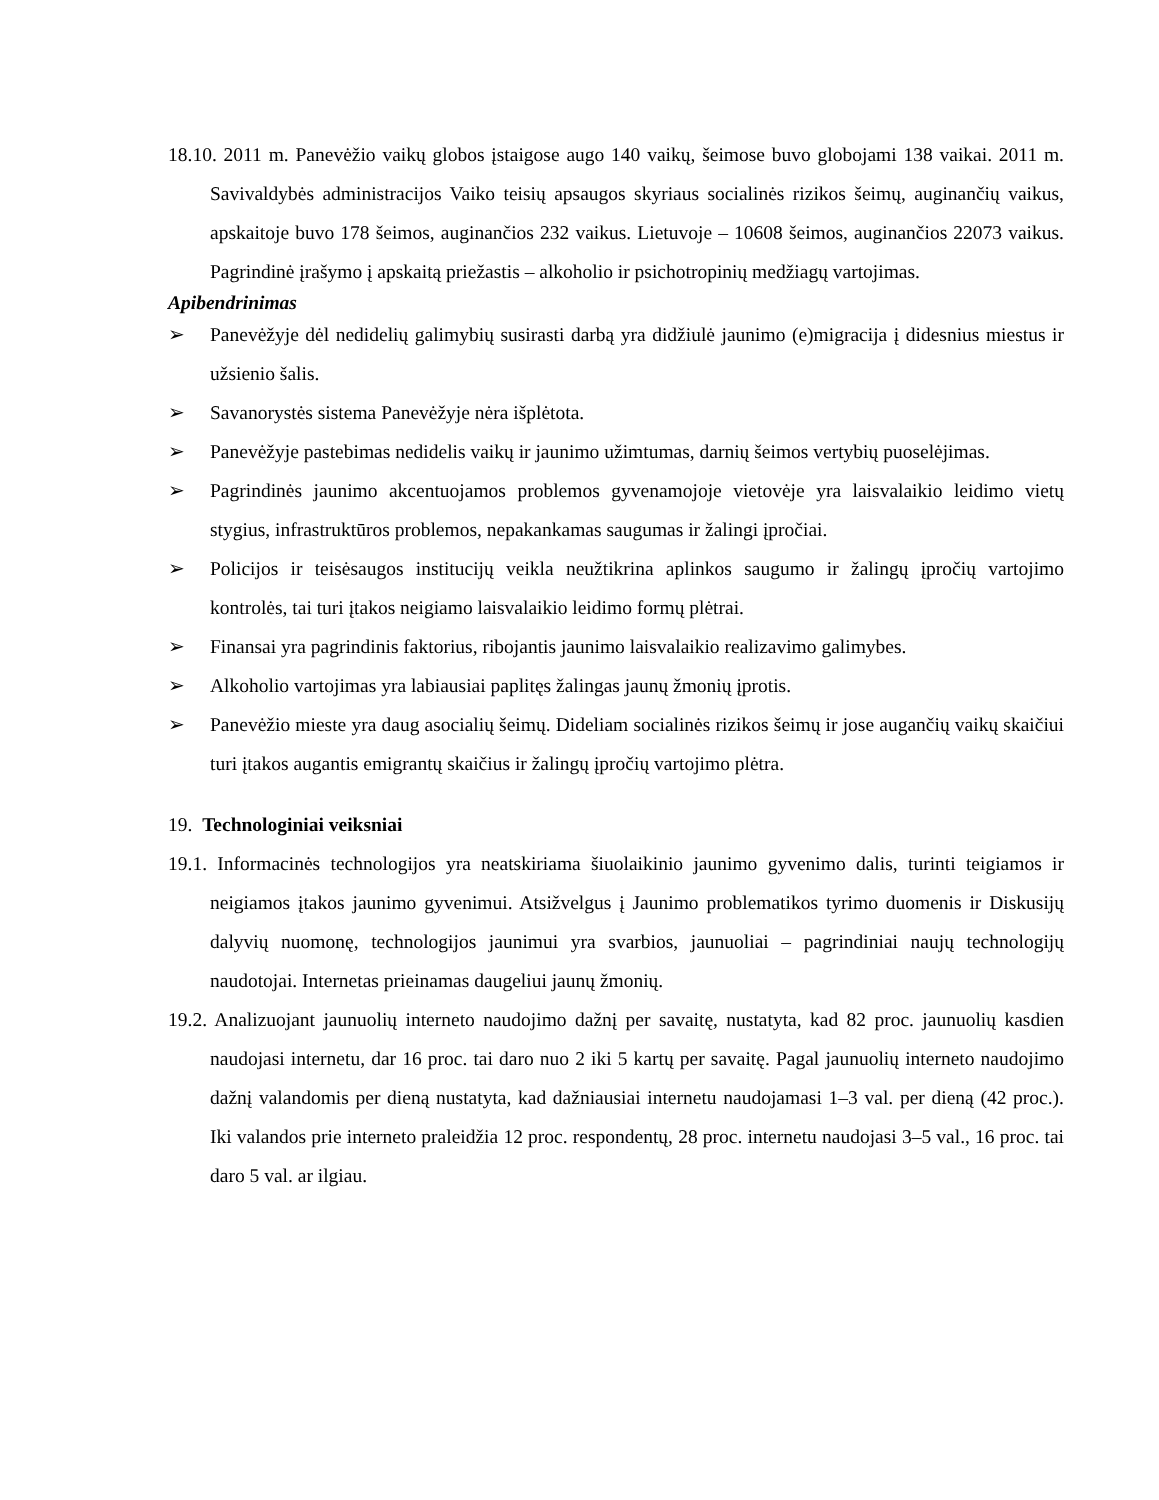18.10. 2011 m. Panevėžio vaikų globos įstaigose augo 140 vaikų, šeimose buvo globojami 138 vaikai. 2011 m. Savivaldybės administracijos Vaiko teisių apsaugos skyriaus socialinės rizikos šeimų, auginančių vaikus, apskaitoje buvo 178 šeimos, auginančios 232 vaikus. Lietuvoje – 10608 šeimos, auginančios 22073 vaikus. Pagrindinė įrašymo į apskaitą priežastis – alkoholio ir psichotropinių medžiagų vartojimas.
Apibendrinimas
➢
Panevėžyje dėl nedidelių galimybių susirasti darbą yra didžiulė jaunimo (e)migracija į didesnius miestus ir užsienio šalis.
➢
Savanorystės sistema Panevėžyje nėra išplėtota.
➢
Panevėžyje pastebimas nedidelis vaikų ir jaunimo užimtumas, darnių šeimos vertybių puoselėjimas.
➢
Pagrindinės jaunimo akcentuojamos problemos gyvenamojoje vietovėje yra laisvalaikio leidimo vietų stygius, infrastruktūros problemos, nepakankamas saugumas ir žalingi įpročiai.
➢
Policijos ir teisėsaugos institucijų veikla neužtikrina aplinkos saugumo ir žalingų įpročių vartojimo kontrolės, tai turi įtakos neigiamo laisvalaikio leidimo formų plėtrai.
➢
Finansai yra pagrindinis faktorius, ribojantis jaunimo laisvalaikio realizavimo galimybes.
➢
Alkoholio vartojimas yra labiausiai paplitęs žalingas jaunų žmonių įprotis.
➢
Panevėžio mieste yra daug asocialių šeimų. Dideliam socialinės rizikos šeimų ir jose augančių vaikų skaičiui turi įtakos augantis emigrantų skaičius ir žalingų įpročių vartojimo plėtra.
19. Technologiniai veiksniai
19.1. Informacinės technologijos yra neatskiriama šiuolaikinio jaunimo gyvenimo dalis, turinti teigiamos ir neigiamos įtakos jaunimo gyvenimui. Atsižvelgus į Jaunimo problematikos tyrimo duomenis ir Diskusijų dalyvių nuomonę, technologijos jaunimui yra svarbios, jaunuoliai – pagrindiniai naujų technologijų naudotojai. Internetas prieinamas daugeliui jaunų žmonių.
19.2. Analizuojant jaunuolių interneto naudojimo dažnį per savaitę, nustatyta, kad 82 proc. jaunuolių kasdien naudojasi internetu, dar 16 proc. tai daro nuo 2 iki 5 kartų per savaitę. Pagal jaunuolių interneto naudojimo dažnį valandomis per dieną nustatyta, kad dažniausiai internetu naudojamasi 1–3 val. per dieną (42 proc.). Iki valandos prie interneto praleidžia 12 proc. respondentų, 28 proc. internetu naudojasi 3–5 val., 16 proc. tai daro 5 val. ar ilgiau.